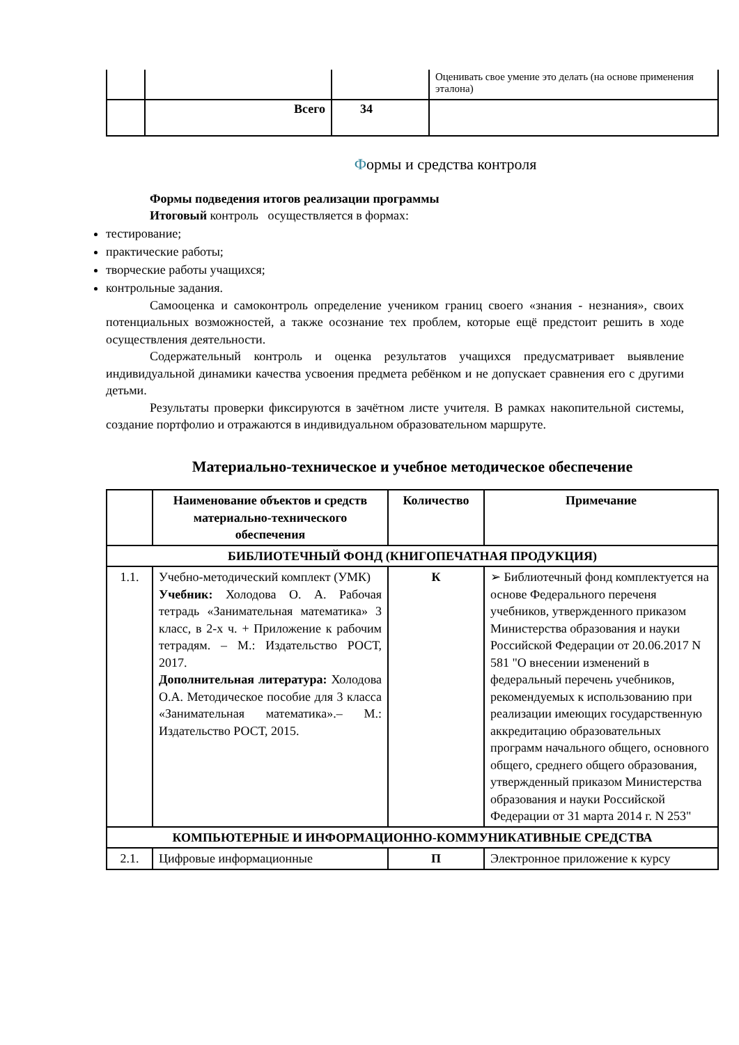| | | | Оценивать свое умение это делать (на основе применения эталона) |
| | Всего | 34 | |
Формы и средства контроля
Формы подведения итогов реализации программы
Итоговый контроль осуществляется в формах:
тестирование;
практические работы;
творческие работы учащихся;
контрольные задания.
Самооценка и самоконтроль определение учеником границ своего «знания - незнания», своих потенциальных возможностей, а также осознание тех проблем, которые ещё предстоит решить в ходе осуществления деятельности.
Содержательный контроль и оценка результатов учащихся предусматривает выявление индивидуальной динамики качества усвоения предмета ребёнком и не допускает сравнения его с другими детьми.
Результаты проверки фиксируются в зачётном листе учителя. В рамках накопительной системы, создание портфолио и отражаются в индивидуальном образовательном маршруте.
Материально-техническое и учебное методическое обеспечение
| | Наименование объектов и средств материально-технического обеспечения | Количество | Примечание |
| --- | --- | --- | --- |
| БИБЛИОТЕЧНЫЙ ФОНД (КНИГОПЕЧАТНАЯ ПРОДУКЦИЯ) | | | |
| 1.1. | Учебно-методический комплект (УМК) Учебник: Холодова О. А. Рабочая тетрадь «Занимательная математика» 3 класс, в 2-х ч. + Приложение к рабочим тетрадям. – М.: Издательство РОСТ, 2017. Дополнительная литература: Холодова О.А. Методическое пособие для 3 класса «Занимательная математика».– М.: Издательство РОСТ, 2015. | К | ➢ Библиотечный фонд комплектуется на основе Федерального переченя учебников, утвержденного приказом Министерства образования и науки Российской Федерации от 20.06.2017 N 581 "О внесении изменений в федеральный перечень учебников, рекомендуемых к использованию при реализации имеющих государственную аккредитацию образовательных программ начального общего, основного общего, среднего общего образования, утвержденный приказом Министерства образования и науки Российской Федерации от 31 марта 2014 г. N 253" |
| КОМПЬЮТЕРНЫЕ И ИНФОРМАЦИОННО-КОММУНИКАТИВНЫЕ СРЕДСТВА | | | |
| 2.1. | Цифровые информационные | П | Электронное приложение к курсу |